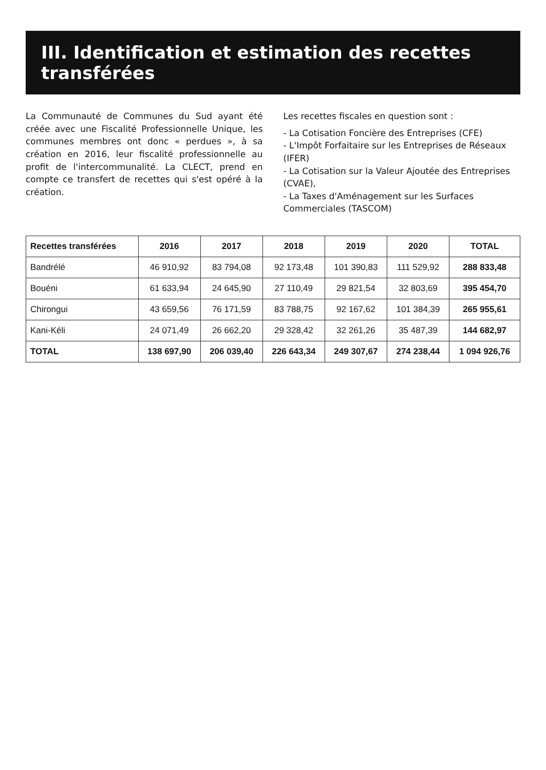III. Identification et estimation des recettes transférées
La Communauté de Communes du Sud ayant été créée avec une Fiscalité Professionnelle Unique, les communes membres ont donc « perdues », à sa création en 2016, leur fiscalité professionnelle au profit de l'intercommunalité. La CLECT, prend en compte ce transfert de recettes qui s'est opéré à la création.
Les recettes fiscales en question sont :
- La Cotisation Foncière des Entreprises (CFE)
- L'Impôt Forfaitaire sur les Entreprises de Réseaux (IFER)
- La Cotisation sur la Valeur Ajoutée des Entreprises (CVAE),
- La Taxes d'Aménagement sur les Surfaces Commerciales (TASCOM)
| Recettes transférées | 2016 | 2017 | 2018 | 2019 | 2020 | TOTAL |
| --- | --- | --- | --- | --- | --- | --- |
| Bandrélé | 46 910,92 | 83 794,08 | 92 173,48 | 101 390,83 | 111 529,92 | 288 833,48 |
| Bouéni | 61 633,94 | 24 645,90 | 27 110,49 | 29 821,54 | 32 803,69 | 395 454,70 |
| Chirongui | 43 659,56 | 76 171,59 | 83 788,75 | 92 167,62 | 101 384,39 | 265 955,61 |
| Kani-Kéli | 24 071,49 | 26 662,20 | 29 328,42 | 32 261,26 | 35 487,39 | 144 682,97 |
| TOTAL | 138 697,90 | 206 039,40 | 226 643,34 | 249 307,67 | 274 238,44 | 1 094 926,76 |